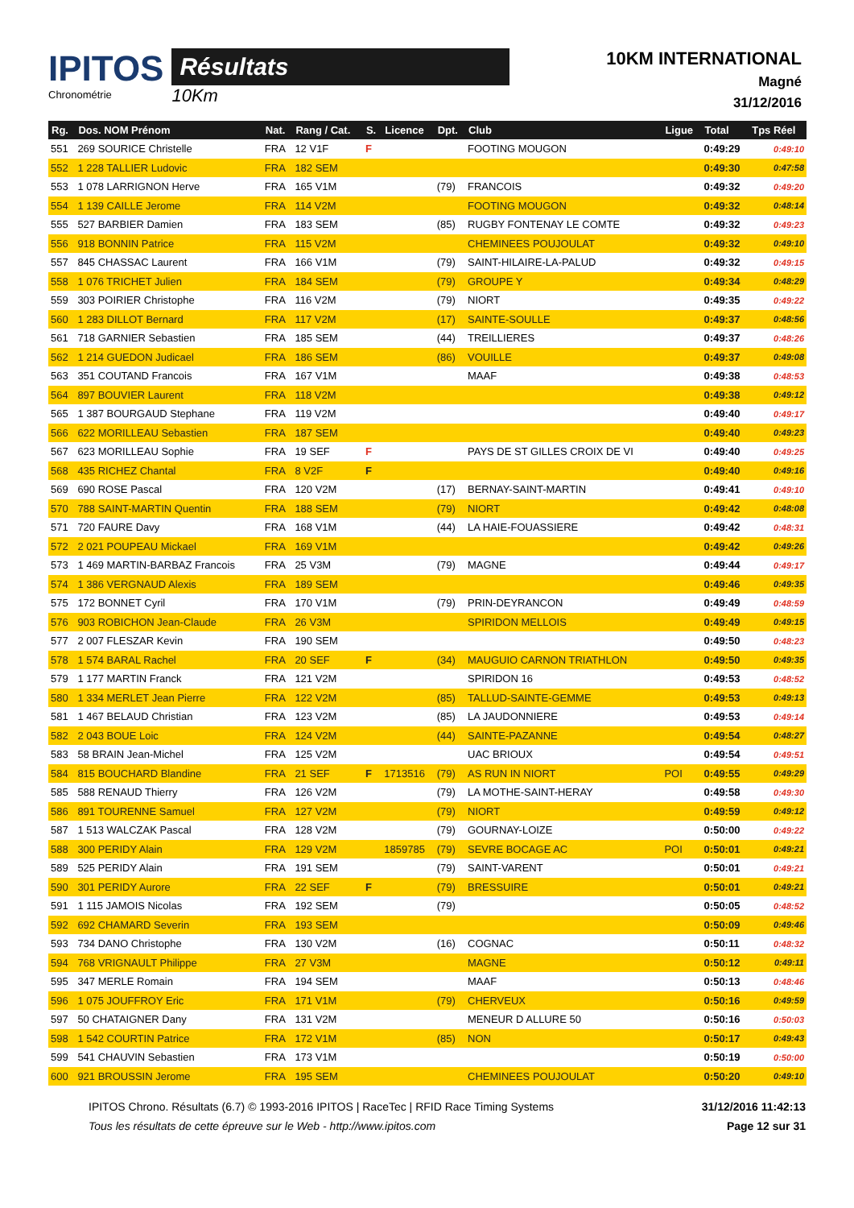IPITOS
Chronométrie
Résultats
10Km
10KM INTERNATIONAL
Magné
31/12/2016
| Rg. | Dos. NOM Prénom | Nat. | Rang / Cat. | S. | Licence | Dpt. | Club | Ligue | Total | Tps Réel |
| --- | --- | --- | --- | --- | --- | --- | --- | --- | --- | --- |
| 551 | 269 SOURICE Christelle | FRA | 12 V1F | F | | | FOOTING MOUGON | | 0:49:29 | 0:49:10 |
| 552 | 1 228 TALLIER Ludovic | FRA | 182 SEM | | | | | | 0:49:30 | 0:47:58 |
| 553 | 1 078 LARRIGNON Herve | FRA | 165 V1M | | | (79) | FRANCOIS | | 0:49:32 | 0:49:20 |
| 554 | 1 139 CAILLE Jerome | FRA | 114 V2M | | | | FOOTING MOUGON | | 0:49:32 | 0:48:14 |
| 555 | 527 BARBIER Damien | FRA | 183 SEM | | | (85) | RUGBY FONTENAY LE COMTE | | 0:49:32 | 0:49:23 |
| 556 | 918 BONNIN Patrice | FRA | 115 V2M | | | | CHEMINEES POUJOULAT | | 0:49:32 | 0:49:10 |
| 557 | 845 CHASSAC Laurent | FRA | 166 V1M | | | (79) | SAINT-HILAIRE-LA-PALUD | | 0:49:32 | 0:49:15 |
| 558 | 1 076 TRICHET Julien | FRA | 184 SEM | | | (79) | GROUPE Y | | 0:49:34 | 0:48:29 |
| 559 | 303 POIRIER Christophe | FRA | 116 V2M | | | (79) | NIORT | | 0:49:35 | 0:49:22 |
| 560 | 1 283 DILLOT Bernard | FRA | 117 V2M | | | (17) | SAINTE-SOULLE | | 0:49:37 | 0:48:56 |
| 561 | 718 GARNIER Sebastien | FRA | 185 SEM | | | (44) | TREILLIERES | | 0:49:37 | 0:48:26 |
| 562 | 1 214 GUEDON Judicael | FRA | 186 SEM | | | (86) | VOUILLE | | 0:49:37 | 0:49:08 |
| 563 | 351 COUTAND Francois | FRA | 167 V1M | | | | MAAF | | 0:49:38 | 0:48:53 |
| 564 | 897 BOUVIER Laurent | FRA | 118 V2M | | | | | | 0:49:38 | 0:49:12 |
| 565 | 1 387 BOURGAUD Stephane | FRA | 119 V2M | | | | | | 0:49:40 | 0:49:17 |
| 566 | 622 MORILLEAU Sebastien | FRA | 187 SEM | | | | | | 0:49:40 | 0:49:23 |
| 567 | 623 MORILLEAU Sophie | FRA | 19 SEF | F | | | PAYS DE ST GILLES CROIX DE VI | | 0:49:40 | 0:49:25 |
| 568 | 435 RICHEZ Chantal | FRA | 8 V2F | F | | | | | 0:49:40 | 0:49:16 |
| 569 | 690 ROSE Pascal | FRA | 120 V2M | | | (17) | BERNAY-SAINT-MARTIN | | 0:49:41 | 0:49:10 |
| 570 | 788 SAINT-MARTIN Quentin | FRA | 188 SEM | | | (79) | NIORT | | 0:49:42 | 0:48:08 |
| 571 | 720 FAURE Davy | FRA | 168 V1M | | | (44) | LA HAIE-FOUASSIERE | | 0:49:42 | 0:48:31 |
| 572 | 2 021 POUPEAU Mickael | FRA | 169 V1M | | | | | | 0:49:42 | 0:49:26 |
| 573 | 1 469 MARTIN-BARBAZ Francois | FRA | 25 V3M | | | (79) | MAGNE | | 0:49:44 | 0:49:17 |
| 574 | 1 386 VERGNAUD Alexis | FRA | 189 SEM | | | | | | 0:49:46 | 0:49:35 |
| 575 | 172 BONNET Cyril | FRA | 170 V1M | | | (79) | PRIN-DEYRANCON | | 0:49:49 | 0:48:59 |
| 576 | 903 ROBICHON Jean-Claude | FRA | 26 V3M | | | | SPIRIDON MELLOIS | | 0:49:49 | 0:49:15 |
| 577 | 2 007 FLESZAR Kevin | FRA | 190 SEM | | | | | | 0:49:50 | 0:48:23 |
| 578 | 1 574 BARAL Rachel | FRA | 20 SEF | F | | (34) | MAUGUIO CARNON TRIATHLON | | 0:49:50 | 0:49:35 |
| 579 | 1 177 MARTIN Franck | FRA | 121 V2M | | | | SPIRIDON 16 | | 0:49:53 | 0:48:52 |
| 580 | 1 334 MERLET Jean Pierre | FRA | 122 V2M | | | (85) | TALLUD-SAINTE-GEMME | | 0:49:53 | 0:49:13 |
| 581 | 1 467 BELAUD Christian | FRA | 123 V2M | | | (85) | LA JAUDONNIERE | | 0:49:53 | 0:49:14 |
| 582 | 2 043 BOUE Loic | FRA | 124 V2M | | | (44) | SAINTE-PAZANNE | | 0:49:54 | 0:48:27 |
| 583 | 58 BRAIN Jean-Michel | FRA | 125 V2M | | | | UAC BRIOUX | | 0:49:54 | 0:49:51 |
| 584 | 815 BOUCHARD Blandine | FRA | 21 SEF | F | 1713516 | (79) | AS RUN IN NIORT | POI | 0:49:55 | 0:49:29 |
| 585 | 588 RENAUD Thierry | FRA | 126 V2M | | | (79) | LA MOTHE-SAINT-HERAY | | 0:49:58 | 0:49:30 |
| 586 | 891 TOURENNE Samuel | FRA | 127 V2M | | | (79) | NIORT | | 0:49:59 | 0:49:12 |
| 587 | 1 513 WALCZAK Pascal | FRA | 128 V2M | | | (79) | GOURNAY-LOIZE | | 0:50:00 | 0:49:22 |
| 588 | 300 PERIDY Alain | FRA | 129 V2M | | 1859785 | (79) | SEVRE BOCAGE AC | POI | 0:50:01 | 0:49:21 |
| 589 | 525 PERIDY Alain | FRA | 191 SEM | | | (79) | SAINT-VARENT | | 0:50:01 | 0:49:21 |
| 590 | 301 PERIDY Aurore | FRA | 22 SEF | F | | (79) | BRESSUIRE | | 0:50:01 | 0:49:21 |
| 591 | 1 115 JAMOIS Nicolas | FRA | 192 SEM | | | (79) | | | 0:50:05 | 0:48:52 |
| 592 | 692 CHAMARD Severin | FRA | 193 SEM | | | | | | 0:50:09 | 0:49:46 |
| 593 | 734 DANO Christophe | FRA | 130 V2M | | | (16) | COGNAC | | 0:50:11 | 0:48:32 |
| 594 | 768 VRIGNAULT Philippe | FRA | 27 V3M | | | | MAGNE | | 0:50:12 | 0:49:11 |
| 595 | 347 MERLE Romain | FRA | 194 SEM | | | | MAAF | | 0:50:13 | 0:48:46 |
| 596 | 1 075 JOUFFROY Eric | FRA | 171 V1M | | | (79) | CHERVEUX | | 0:50:16 | 0:49:59 |
| 597 | 50 CHATAIGNER Dany | FRA | 131 V2M | | | | MENEUR D ALLURE 50 | | 0:50:16 | 0:50:03 |
| 598 | 1 542 COURTIN Patrice | FRA | 172 V1M | | | (85) | NON | | 0:50:17 | 0:49:43 |
| 599 | 541 CHAUVIN Sebastien | FRA | 173 V1M | | | | | | 0:50:19 | 0:50:00 |
| 600 | 921 BROUSSIN Jerome | FRA | 195 SEM | | | | CHEMINEES POUJOULAT | | 0:50:20 | 0:49:10 |
IPITOS Chrono. Résultats (6.7) © 1993-2016 IPITOS | RaceTec | RFID Race Timing Systems
Tous les résultats de cette épreuve sur le Web - http://www.ipitos.com
31/12/2016 11:42:13
Page 12 sur 31